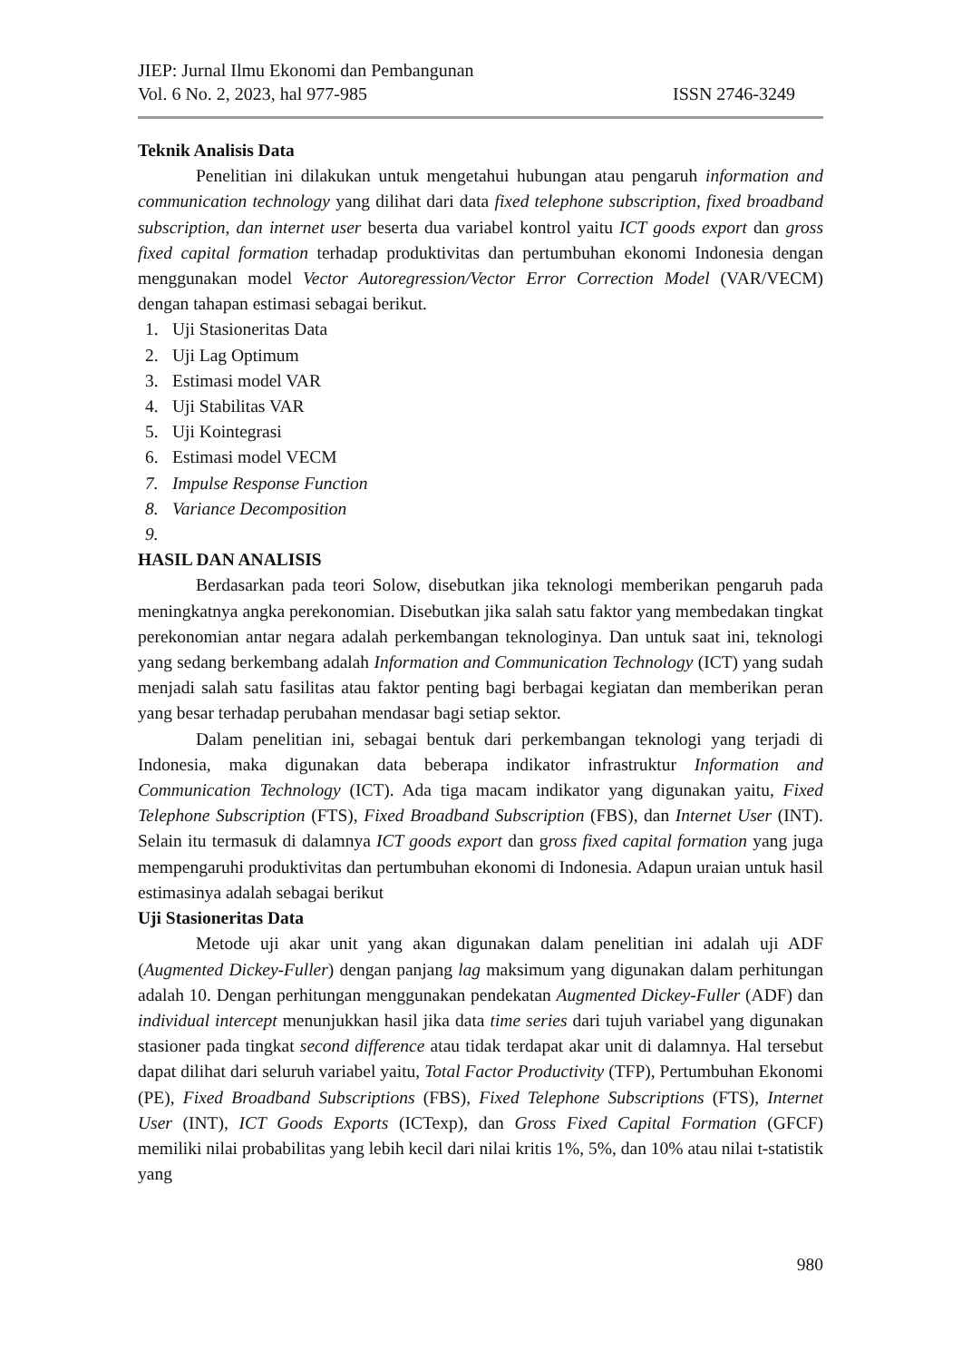JIEP: Jurnal Ilmu Ekonomi dan Pembangunan
Vol. 6 No. 2, 2023, hal 977-985 ISSN 2746-3249
Teknik Analisis Data
Penelitian ini dilakukan untuk mengetahui hubungan atau pengaruh information and communication technology yang dilihat dari data fixed telephone subscription, fixed broadband subscription, dan internet user beserta dua variabel kontrol yaitu ICT goods export dan gross fixed capital formation terhadap produktivitas dan pertumbuhan ekonomi Indonesia dengan menggunakan model Vector Autoregression/Vector Error Correction Model (VAR/VECM) dengan tahapan estimasi sebagai berikut.
1. Uji Stasioneritas Data
2. Uji Lag Optimum
3. Estimasi model VAR
4. Uji Stabilitas VAR
5. Uji Kointegrasi
6. Estimasi model VECM
7. Impulse Response Function
8. Variance Decomposition
9.
HASIL DAN ANALISIS
Berdasarkan pada teori Solow, disebutkan jika teknologi memberikan pengaruh pada meningkatnya angka perekonomian. Disebutkan jika salah satu faktor yang membedakan tingkat perekonomian antar negara adalah perkembangan teknologinya. Dan untuk saat ini, teknologi yang sedang berkembang adalah Information and Communication Technology (ICT) yang sudah menjadi salah satu fasilitas atau faktor penting bagi berbagai kegiatan dan memberikan peran yang besar terhadap perubahan mendasar bagi setiap sektor.
Dalam penelitian ini, sebagai bentuk dari perkembangan teknologi yang terjadi di Indonesia, maka digunakan data beberapa indikator infrastruktur Information and Communication Technology (ICT). Ada tiga macam indikator yang digunakan yaitu, Fixed Telephone Subscription (FTS), Fixed Broadband Subscription (FBS), dan Internet User (INT). Selain itu termasuk di dalamnya ICT goods export dan gross fixed capital formation yang juga mempengaruhi produktivitas dan pertumbuhan ekonomi di Indonesia. Adapun uraian untuk hasil estimasinya adalah sebagai berikut
Uji Stasioneritas Data
Metode uji akar unit yang akan digunakan dalam penelitian ini adalah uji ADF (Augmented Dickey-Fuller) dengan panjang lag maksimum yang digunakan dalam perhitungan adalah 10. Dengan perhitungan menggunakan pendekatan Augmented Dickey-Fuller (ADF) dan individual intercept menunjukkan hasil jika data time series dari tujuh variabel yang digunakan stasioner pada tingkat second difference atau tidak terdapat akar unit di dalamnya. Hal tersebut dapat dilihat dari seluruh variabel yaitu, Total Factor Productivity (TFP), Pertumbuhan Ekonomi (PE), Fixed Broadband Subscriptions (FBS), Fixed Telephone Subscriptions (FTS), Internet User (INT), ICT Goods Exports (ICTexp), dan Gross Fixed Capital Formation (GFCF) memiliki nilai probabilitas yang lebih kecil dari nilai kritis 1%, 5%, dan 10% atau nilai t-statistik yang
980